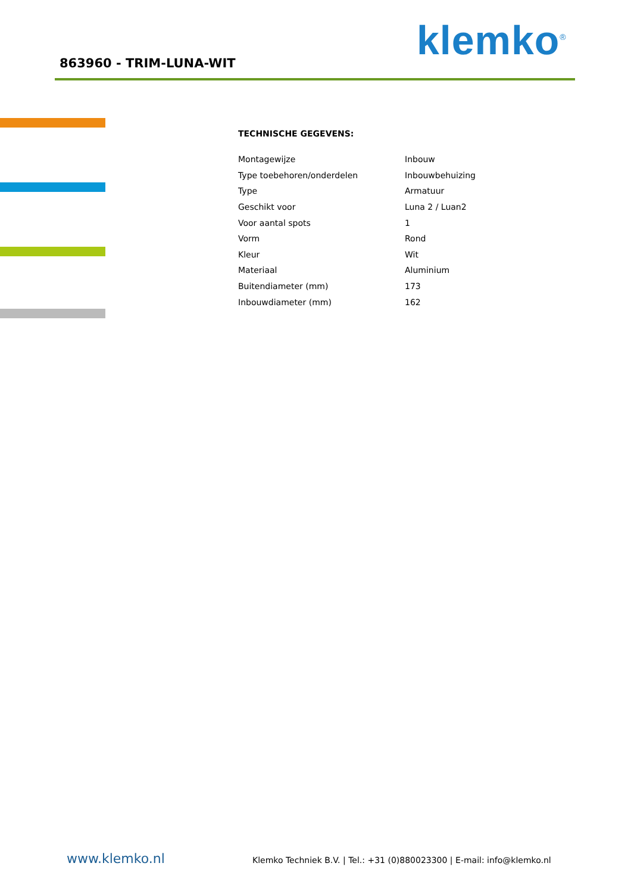863960 - TRIM-LUNA-WIT klemko<sup>®</sup>
TECHNISCHE GEGEVENS:
| Montagewijze | Inbouw |
| Type toebehoren/onderdelen | Inbouwbehuizing |
| Type | Armatuur |
| Geschikt voor | Luna 2 / Luan2 |
| Voor aantal spots | 1 |
| Vorm | Rond |
| Kleur | Wit |
| Materiaal | Aluminium |
| Buitendiameter (mm) | 173 |
| Inbouwdiameter (mm) | 162 |
www.klemko.nl Klemko Techniek B.V. | Tel.: +31 (0)880023300 | E-mail: info@klemko.nl